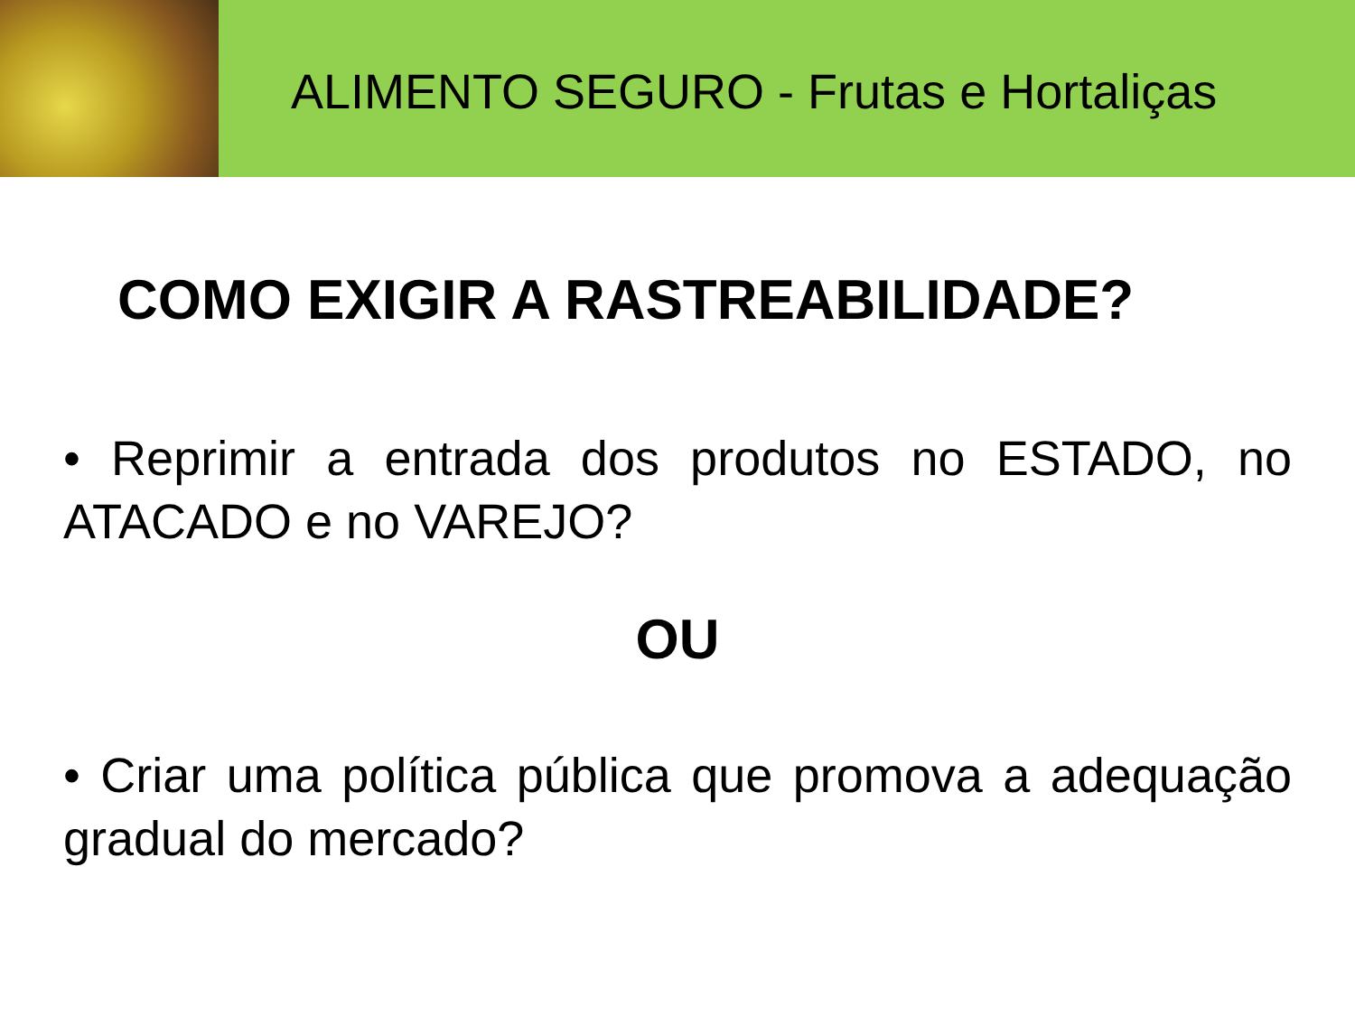ALIMENTO SEGURO - Frutas e Hortaliças
COMO EXIGIR A RASTREABILIDADE?
• Reprimir a entrada dos produtos no ESTADO, no ATACADO e no VAREJO?
OU
• Criar uma política pública que promova a adequação gradual do mercado?